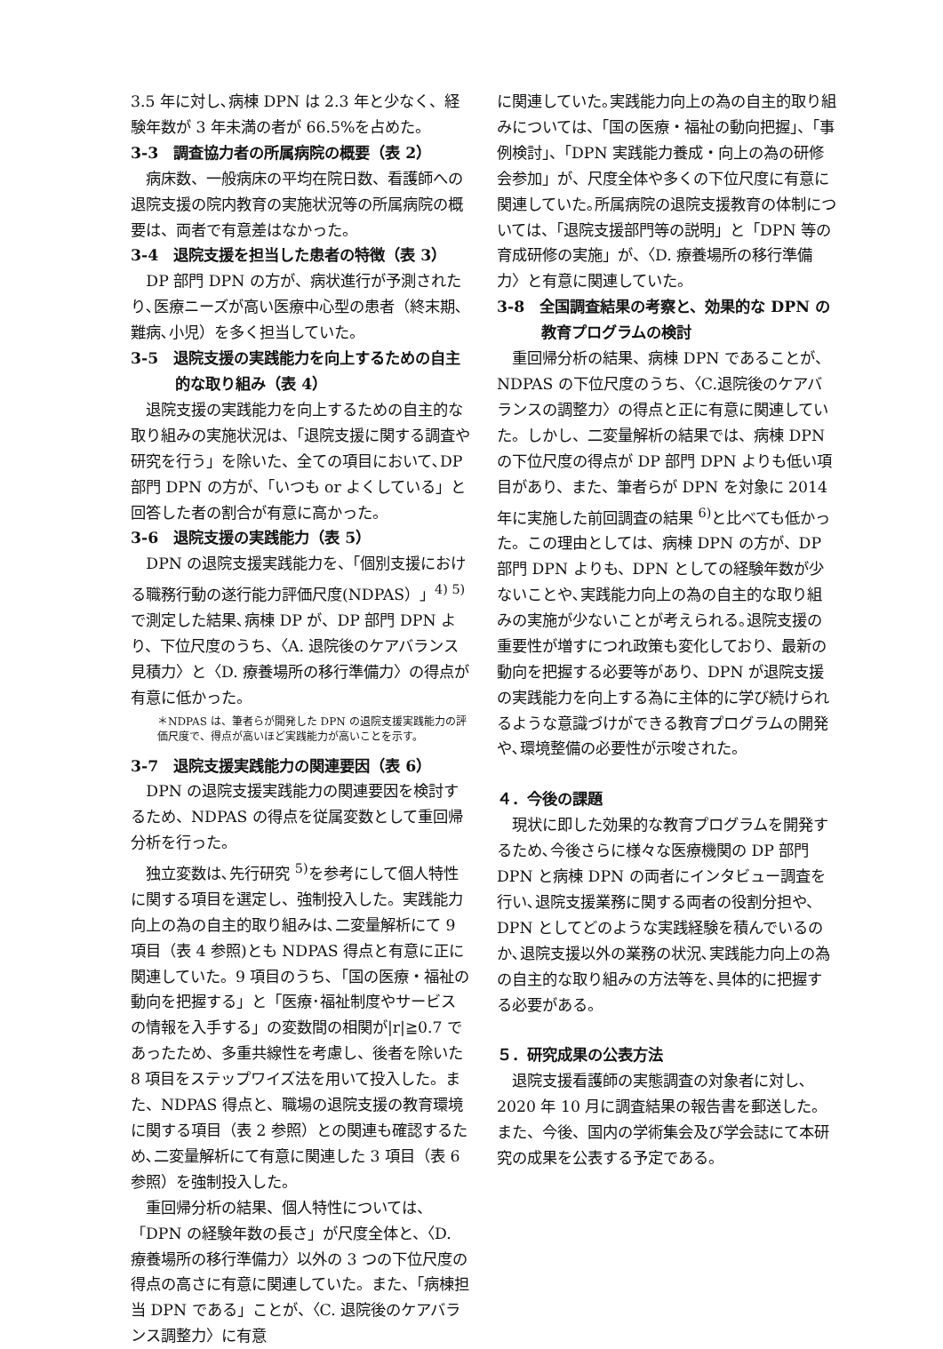3.5 年に対し､病棟 DPN は 2.3 年と少なく、経験年数が 3 年未満の者が 66.5%を占めた。
3-3　調査協力者の所属病院の概要（表 2）
病床数、一般病床の平均在院日数、看護師への退院支援の院内教育の実施状況等の所属病院の概要は、両者で有意差はなかった。
3-4　退院支援を担当した患者の特徴（表 3）
DP 部門 DPN の方が、病状進行が予測されたり､医療ニーズが高い医療中心型の患者（終末期､難病､小児）を多く担当していた。
3-5　退院支援の実践能力を向上するための自主的な取り組み（表 4）
退院支援の実践能力を向上するための自主的な取り組みの実施状況は、「退院支援に関する調査や研究を行う」を除いた、全ての項目において､DP 部門 DPN の方が、「いつも or よくしている」と回答した者の割合が有意に高かった。
3-6　退院支援の実践能力（表 5）
DPN の退院支援実践能力を、「個別支援における職務行動の遂行能力評価尺度(NDPAS）」<sup>4) 5)</sup>で測定した結果､病棟 DP が、DP 部門 DPN より、下位尺度のうち、〈A. 退院後のケアバランス見積力〉と〈D. 療養場所の移行準備力〉の得点が有意に低かった。
＊NDPAS は、筆者らが開発した DPN の退院支援実践能力の評価尺度で、得点が高いほど実践能力が高いことを示す。
3-7　退院支援実践能力の関連要因（表 6）
DPN の退院支援実践能力の関連要因を検討するため、NDPAS の得点を従属変数として重回帰分析を行った。
独立変数は､先行研究 <sup>5)</sup>を参考にして個人特性に関する項目を選定し、強制投入した。実践能力向上の為の自主的取り組みは､二変量解析にて 9 項目（表 4 参照)とも NDPAS 得点と有意に正に関連していた。9 項目のうち､「国の医療・福祉の動向を把握する」と「医療･福祉制度やサービスの情報を入手する」の変数間の相関が|r|≧0.7 であったため、多重共線性を考慮し、後者を除いた 8 項目をステップワイズ法を用いて投入した。また、NDPAS 得点と、職場の退院支援の教育環境に関する項目（表 2 参照）との関連も確認するため､二変量解析にて有意に関連した 3 項目（表 6 参照）を強制投入した。
重回帰分析の結果、個人特性については、「DPN の経験年数の長さ」が尺度全体と、〈D. 療養場所の移行準備力〉以外の 3 つの下位尺度の得点の高さに有意に関連していた。また、「病棟担当 DPN である」ことが、〈C. 退院後のケアバランス調整力〉に有意
に関連していた｡実践能力向上の為の自主的取り組みについては、「国の医療・福祉の動向把握」、「事例検討」、「DPN 実践能力養成・向上の為の研修会参加」が、尺度全体や多くの下位尺度に有意に関連していた｡所属病院の退院支援教育の体制については、「退院支援部門等の説明」と「DPN 等の育成研修の実施」が、〈D. 療養場所の移行準備力〉と有意に関連していた。
3-8　全国調査結果の考察と、効果的な DPN の教育プログラムの検討
重回帰分析の結果、病棟 DPN であることが、NDPAS の下位尺度のうち、〈C.退院後のケアバランスの調整力〉の得点と正に有意に関連していた。しかし、二変量解析の結果では、病棟 DPN の下位尺度の得点が DP 部門 DPN よりも低い項目があり、また、筆者らが DPN を対象に 2014 年に実施した前回調査の結果 <sup>6)</sup>と比べても低かった。この理由としては、病棟 DPN の方が、DP 部門 DPN よりも、DPN としての経験年数が少ないことや､実践能力向上の為の自主的な取り組みの実施が少ないことが考えられる｡退院支援の重要性が増すにつれ政策も変化しており、最新の動向を把握する必要等があり、DPN が退院支援の実践能力を向上する為に主体的に学び続けられるような意識づけができる教育プログラムの開発や､環境整備の必要性が示唆された。
４．今後の課題
現状に即した効果的な教育プログラムを開発するため､今後さらに様々な医療機関の DP 部門 DPN と病棟 DPN の両者にインタビュー調査を行い､退院支援業務に関する両者の役割分担や、DPN としてどのような実践経験を積んでいるのか､退院支援以外の業務の状況､実践能力向上の為の自主的な取り組みの方法等を､具体的に把握する必要がある。
５．研究成果の公表方法
退院支援看護師の実態調査の対象者に対し､2020 年 10 月に調査結果の報告書を郵送した。また、今後、国内の学術集会及び学会誌にて本研究の成果を公表する予定である。